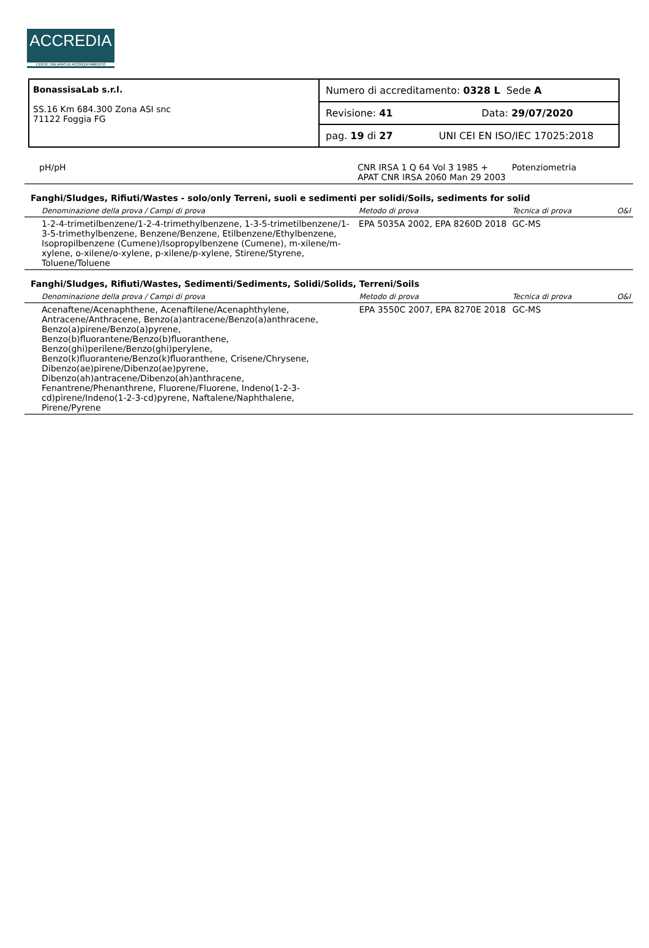ACCREDIA
L'ENTE ITALIANO DI ACCREDITAMENTO
| BonassisaLab s.r.l. SS.16 Km 684.300 Zona ASI snc 71122 Foggia FG | Numero di accreditamento: 0328 L Sede A |
| | Revisione: 41 Data: 29/07/2020 |
| | pag. 19 di 27 UNI CEI EN ISO/IEC 17025:2018 |
| pH/pH | CNR IRSA 1 Q 64 Vol 3 1985 + APAT CNR IRSA 2060 Man 29 2003 | Potenziometria | |
Fanghi/Sludges, Rifiuti/Wastes - solo/only Terreni, suoli e sedimenti per solidi/Soils, sediments for solid
| Denominazione della prova / Campi di prova | Metodo di prova | Tecnica di prova | O&I |
| 1-2-4-trimetilbenzene/1-2-4-trimethylbenzene, 1-3-5-trimetilbenzene/1-3-5-trimethylbenzene, Benzene/Benzene, Etilbenzene/Ethylbenzene, Isopropilbenzene (Cumene)/Isopropylbenzene (Cumene), m-xilene/m-xylene, o-xilene/o-xylene, p-xilene/p-xylene, Stirene/Styrene, Toluene/Toluene | EPA 5035A 2002, EPA 8260D 2018 | GC-MS | |
Fanghi/Sludges, Rifiuti/Wastes, Sedimenti/Sediments, Solidi/Solids, Terreni/Soils
| Denominazione della prova / Campi di prova | Metodo di prova | Tecnica di prova | O&I |
| Acenaftene/Acenaphthene, Acenaftilene/Acenaphthylene, Antracene/Anthracene, Benzo(a)antracene/Benzo(a)anthracene, Benzo(a)pirene/Benzo(a)pyrene, Benzo(b)fluorantene/Benzo(b)fluoranthene, Benzo(ghi)perilene/Benzo(ghi)perylene, Benzo(k)fluorantene/Benzo(k)fluoranthene, Crisene/Chrysene, Dibenzo(ae)pirene/Dibenzo(ae)pyrene, Dibenzo(ah)antracene/Dibenzo(ah)anthracene, Fenantrene/Phenanthrene, Fluorene/Fluorene, Indeno(1-2-3-cd)pirene/Indeno(1-2-3-cd)pyrene, Naftalene/Naphthalene, Pirene/Pyrene | EPA 3550C 2007, EPA 8270E 2018 | GC-MS | |